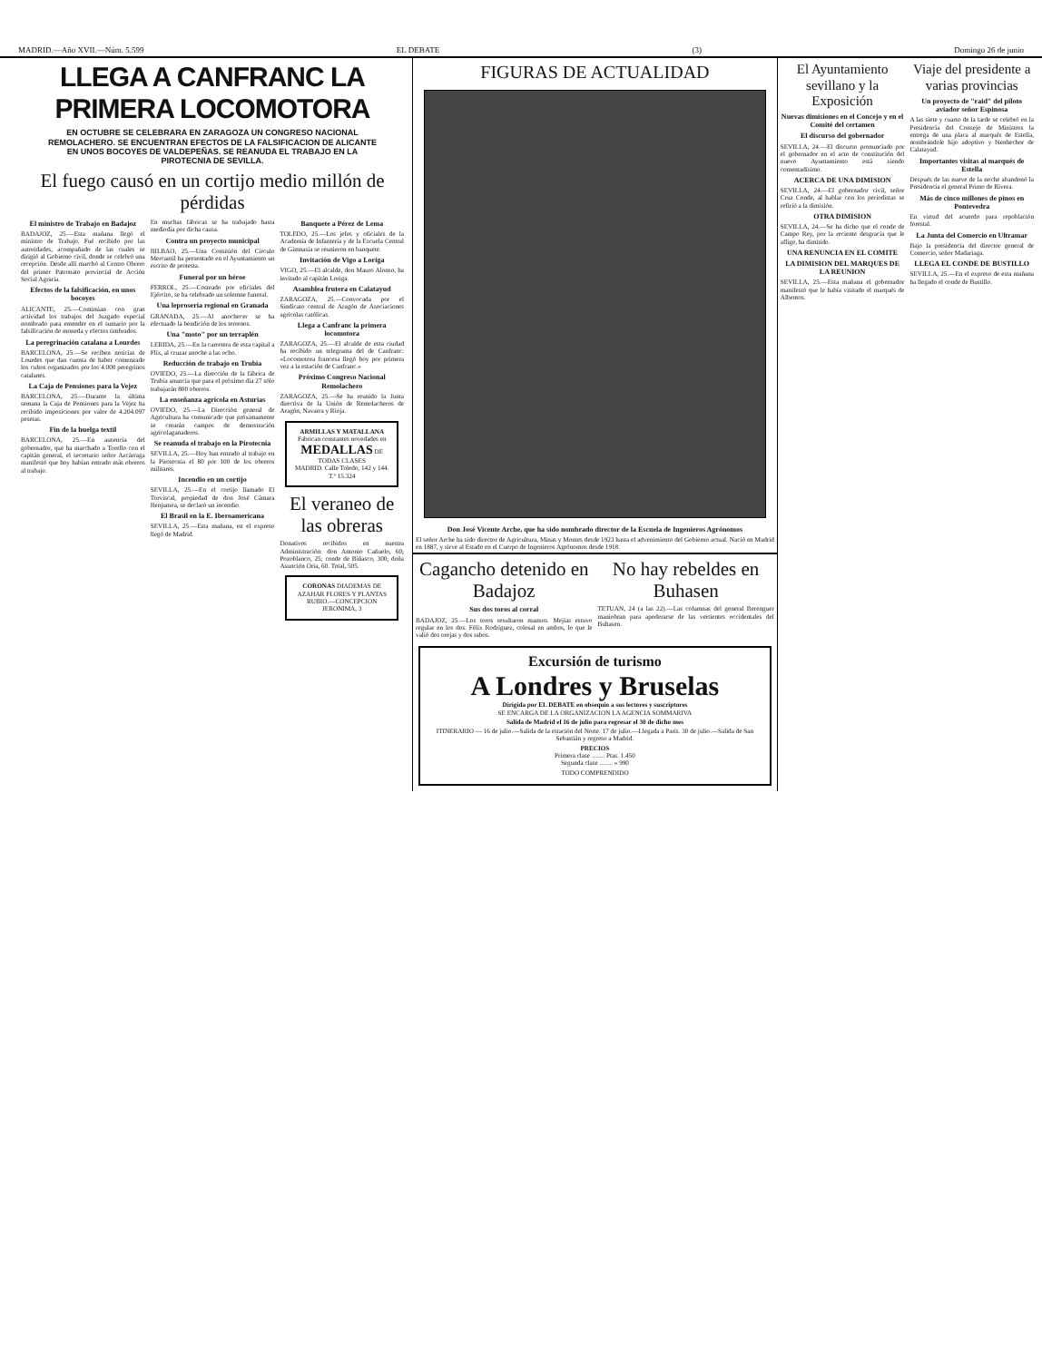MADRID.—Año XVII.—Núm. 5.599 EL DEBATE (3) Domingo 26 de junio
LLEGA A CANFRANC LA PRIMERA LOCOMOTORA
EN OCTUBRE SE CELEBRARA EN ZARAGOZA UN CONGRESO NACIONAL REMOLACHERO. SE ENCUENTRAN EFECTOS DE LA FALSIFICACION DE ALICANTE EN UNOS BOCOYES DE VALDEPEÑAS. SE REANUDA EL TRABAJO EN LA PIROTECNIA DE SEVILLA.
El fuego causó en un cortijo medio millón de pérdidas
El ministro de Trabajo en Badajoz
BADAJOZ, 25.—Esta mañana llegó el ministro de Trabajo. Fué recibido por las autoridades, acompañado de las cuales se dirigió al Gobierno civil, donde se celebró una recepción. Desde allí marchó al Centro Obrero del primer Patronato provincial de Acción Social Agraria.
Efectos de la falsificación, en unos bocoyes
ALICANTE, 25.—Continúan con gran actividad los trabajos del Juzgado especial nombrado para entender en el sumario por la falsificación de moneda y efectos timbrados.
La peregrinación catalana a Lourdes
BARCELONA, 25.—Se reciben noticias de Lourdes que dan cuenta de haber comenzado los cultos organizados por los 4.000 peregrinos catalanes.
La Caja de Pensiones para la Vejez
BARCELONA, 25.—Durante la última semana la Caja de Pensiones para la Vejez ha recibido imposiciones por valor de 4.204.097 pesetas.
Fin de la huelga textil
BARCELONA, 25.—En ausencia del gobernador, que ha marchado a Torello con el capitán general, el secretario señor Azcárraga manifestó que hoy habían entrado más obreros al trabajo.
En muchas fábricas se ha trabajado hasta mediodía por dicha causa.
Contra un proyecto municipal
BILBAO, 25.—Una Comisión del Círculo Mercantil ha presentado en el Ayuntamiento un escrito de protesta.
Funeral por un héroe
FERROL, 25.—Costeado por oficiales del Ejército, se ha celebrado un solemne funeral.
Una leprosería regional en Granada
GRANADA, 25.—Al anochecer se ha efectuado la bendición de los terrenos.
Una "moto" por un terraplén
LERIDA, 25.—En la carretera de esta capital a Flix, al cruzar anoche a las ocho.
Reducción de trabajo en Trubia
OVIEDO, 25.—La dirección de la fábrica de Trubia anuncia que para el próximo día 27 sólo trabajarán 800 obreros.
La enseñanza agrícola en Asturias
OVIEDO, 25.—La Dirección general de Agricultura ha comunicado que próximamente se crearán campos de demostración agrícolaganaderos.
Se reanuda el trabajo en la Pirotecnia
SEVILLA, 25.—Hoy han entrado al trabajo en la Pirotecnia el 80 por 100 de los obreros militares.
Incendio en un cortijo
SEVILLA, 25.—En el cortijo llamado El Torviscal, propiedad de don José Cámara Benjumea, se declaró un incendio.
El Brasil en la E. Iberoamericana
SEVILLA, 25.—Esta mañana, en el expreso llegó de Madrid.
Banquete a Pérez de Lema
TOLEDO, 25.—Los jefes y oficiales de la Academia de Infantería y de la Escuela Central de Gimnasia se reunieron en banquete.
Invitación de Vigo a Loriga
VIGO, 25.—El alcalde, don Mauro Alonso, ha invitado al capitán Loriga.
Asamblea frutera en Calatayud
ZARAGOZA, 25.—Convocada por el Sindicato central de Aragón de Asociaciones agrícolas católicas.
Llega a Canfranc la primera locomotora
ZARAGOZA, 25.—El alcalde de esta ciudad ha recibido un telegrama del de Canfranc: «Locomotora francesa llegó hoy por primera vez a la estación de Canfranc.»
Próximo Congreso Nacional Remolachero
ZARAGOZA, 25.—Se ha reunido la Junta directiva de la Unión de Remolacheros de Aragón, Navarra y Rioja.
ARMILLAS Y MATALLANA
Fabrican constantes novedades en MEDALLAS DE TODAS CLASES
MADRID. Calle Toledo, 142 y 144. T.º 15.324
El veraneo de las obreras
Donativos recibidos en nuestra Administración: don Antonio Cañuelo, 60; Pozoblanco, 25; conde de Biñasco, 300; doña Asunción Oria, 60. Total, 505.
CORONAS DIADEMAS DE AZAHAR FLORES Y PLANTAS
RUBIO.—CONCEPCION JERONIMA, 3
FIGURAS DE ACTUALIDAD
Don José Vicente Arche, que ha sido nombrado director de la Escuela de Ingenieros Agrónomos
El señor Arche ha sido director de Agricultura, Minas y Montes desde 1923 hasta el advenimiento del Gobierno actual. Nació en Madrid en 1887, y sirve al Estado en el Cuerpo de Ingenieros Agrónomos desde 1918.
Cagancho detenido en Badajoz
Sus dos toros al corral
BADAJOZ, 25.—Los toros resultaron mansos. Mejías estuvo regular en los dos. Félix Rodríguez, colosal en ambos, lo que le valió dos orejas y dos rabos.
No hay rebeldes en Buhasen
TETUAN, 24 (a las 22).—Las columnas del general Berenguer maniobran para apoderarse de las vertientes occidentales del Buhasen.
Excursión de turismo
A Londres y Bruselas
Dirigida por EL DEBATE en obsequio a sus lectores y suscriptores
SE ENCARGA DE LA ORGANIZACION LA AGENCIA SOMMARIVA
Salida de Madrid el 16 de julio para regresar el 30 de dicho mes
ITINERARIO — 16 de julio.—Salida de la estación del Norte. 17 de julio.—Llegada a París. 30 de julio.—Salida de San Sebastián y regreso a Madrid.
PRECIOS
Primera clase ........ Ptas. 1.450
Segunda clase ........ » 990
TODO COMPRENDIDO
El Ayuntamiento sevillano y la Exposición
Nuevas dimisiones en el Concejo y en el Comité del certamen
El discurso del gobernador
SEVILLA, 24.—El discurso pronunciado por el gobernador en el acto de constitución del nuevo Ayuntamiento está siendo comentadísimo.
ACERCA DE UNA DIMISION
SEVILLA, 24.—El gobernador civil, señor Cruz Conde, al hablar con los periodistas se refirió a la dimisión.
OTRA DIMISION
SEVILLA, 24.—Se ha dicho que el conde de Campo Rey, por la reciente desgracia que le aflige, ha dimitido.
UNA RENUNCIA EN EL COMITE
LA DIMISION DEL MARQUES DE LA REUNION
SEVILLA, 25.—Esta mañana el gobernador manifestó que le había visitado el marqués de Albentos.
Viaje del presidente a varias provincias
Un proyecto de "raid" del piloto aviador señor Espinosa
A las siete y cuarto de la tarde se celebró en la Presidencia del Consejo de Ministros la entrega de una placa al marqués de Estella, nombrándole hijo adoptivo y bienhechor de Calatayud.
Importantes visitas al marqués de Estella
Después de las nueve de la noche abandonó la Presidencia el general Primo de Rivera.
Más de cinco millones de pinos en Pontevedra
En virtud del acuerdo para repoblación forestal.
La Junta del Comercio en Ultramar
Bajo la presidencia del director general de Comercio, señor Madariaga.
LLEGA EL CONDE DE BUSTILLO
SEVILLA, 25.—En el expreso de esta mañana ha llegado el conde de Bustillo.